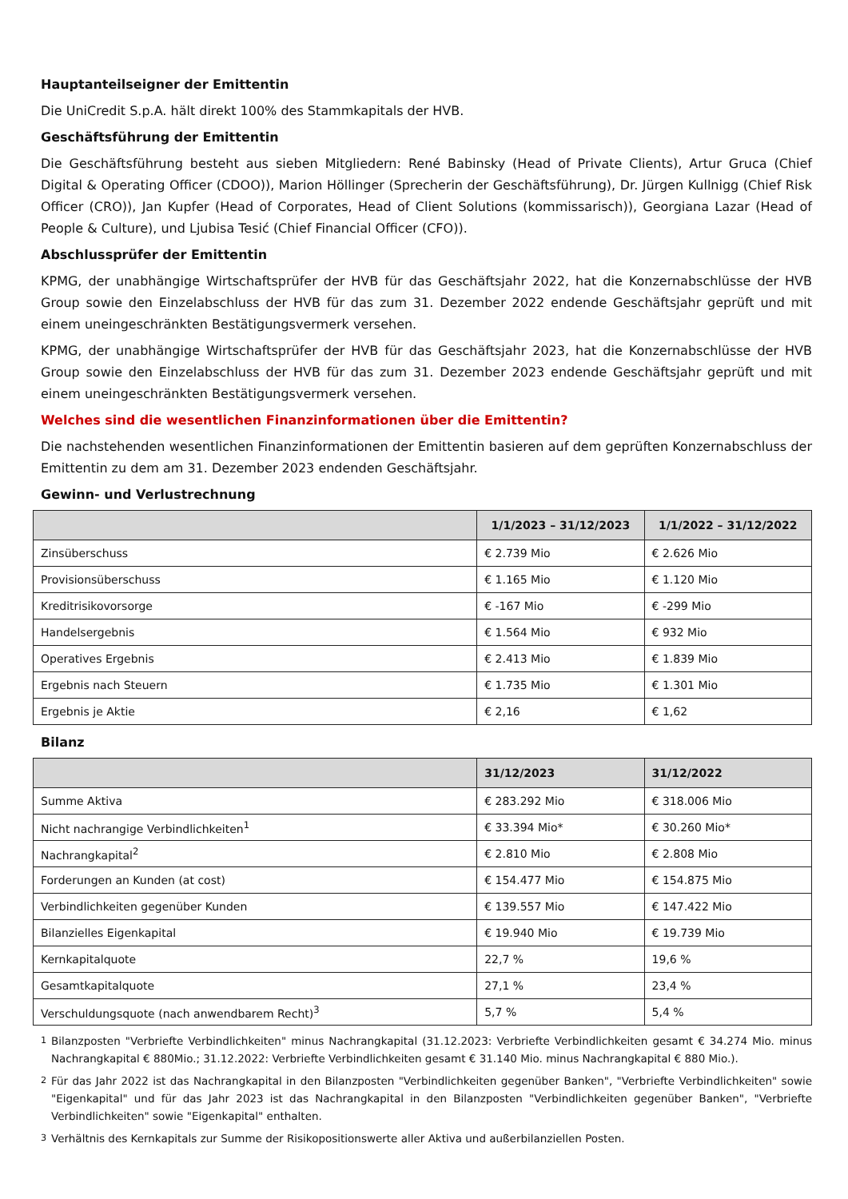Hauptanteilseigner der Emittentin
Die UniCredit S.p.A. hält direkt 100% des Stammkapitals der HVB.
Geschäftsführung der Emittentin
Die Geschäftsführung besteht aus sieben Mitgliedern: René Babinsky (Head of Private Clients), Artur Gruca (Chief Digital & Operating Officer (CDOO)), Marion Höllinger (Sprecherin der Geschäftsführung), Dr. Jürgen Kullnigg (Chief Risk Officer (CRO)), Jan Kupfer (Head of Corporates, Head of Client Solutions (kommissarisch)), Georgiana Lazar (Head of People & Culture), und Ljubisa Tesić (Chief Financial Officer (CFO)).
Abschlussprüfer der Emittentin
KPMG, der unabhängige Wirtschaftsprüfer der HVB für das Geschäftsjahr 2022, hat die Konzernabschlüsse der HVB Group sowie den Einzelabschluss der HVB für das zum 31. Dezember 2022 endende Geschäftsjahr geprüft und mit einem uneingeschränkten Bestätigungsvermerk versehen.
KPMG, der unabhängige Wirtschaftsprüfer der HVB für das Geschäftsjahr 2023, hat die Konzernabschlüsse der HVB Group sowie den Einzelabschluss der HVB für das zum 31. Dezember 2023 endende Geschäftsjahr geprüft und mit einem uneingeschränkten Bestätigungsvermerk versehen.
Welches sind die wesentlichen Finanzinformationen über die Emittentin?
Die nachstehenden wesentlichen Finanzinformationen der Emittentin basieren auf dem geprüften Konzernabschluss der Emittentin zu dem am 31. Dezember 2023 endenden Geschäftsjahr.
Gewinn- und Verlustrechnung
| | 1/1/2023 – 31/12/2023 | 1/1/2022 – 31/12/2022 |
| --- | --- | --- |
| Zinsüberschuss | € 2.739 Mio | € 2.626 Mio |
| Provisionsüberschuss | € 1.165 Mio | € 1.120 Mio |
| Kreditrisikovorsorge | € -167 Mio | € -299 Mio |
| Handelsergebnis | € 1.564 Mio | € 932 Mio |
| Operatives Ergebnis | € 2.413 Mio | € 1.839 Mio |
| Ergebnis nach Steuern | € 1.735 Mio | € 1.301 Mio |
| Ergebnis je Aktie | € 2,16 | € 1,62 |
Bilanz
| | 31/12/2023 | 31/12/2022 |
| --- | --- | --- |
| Summe Aktiva | € 283.292 Mio | € 318.006 Mio |
| Nicht nachrangige Verbindlichkeiten<sup>1</sup> | € 33.394 Mio* | € 30.260 Mio* |
| Nachrangkapital<sup>2</sup> | € 2.810 Mio | € 2.808 Mio |
| Forderungen an Kunden (at cost) | € 154.477 Mio | € 154.875 Mio |
| Verbindlichkeiten gegenüber Kunden | € 139.557 Mio | € 147.422 Mio |
| Bilanzielles Eigenkapital | € 19.940 Mio | € 19.739 Mio |
| Kernkapitalquote | 22,7 % | 19,6 % |
| Gesamtkapitalquote | 27,1 % | 23,4 % |
| Verschuldungsquote (nach anwendbarem Recht)<sup>3</sup> | 5,7 % | 5,4 % |
<sup>1</sup> Bilanzposten "Verbriefte Verbindlichkeiten" minus Nachrangkapital (31.12.2023: Verbriefte Verbindlichkeiten gesamt € 34.274 Mio. minus Nachrangkapital € 880Mio.; 31.12.2022: Verbriefte Verbindlichkeiten gesamt € 31.140 Mio. minus Nachrangkapital € 880 Mio.).
<sup>2</sup> Für das Jahr 2022 ist das Nachrangkapital in den Bilanzposten "Verbindlichkeiten gegenüber Banken", "Verbriefte Verbindlichkeiten" sowie "Eigenkapital" und für das Jahr 2023 ist das Nachrangkapital in den Bilanzposten "Verbindlichkeiten gegenüber Banken", "Verbriefte Verbindlichkeiten" sowie "Eigenkapital" enthalten.
<sup>3</sup> Verhältnis des Kernkapitals zur Summe der Risikopositionswerte aller Aktiva und außerbilanziellen Posten.